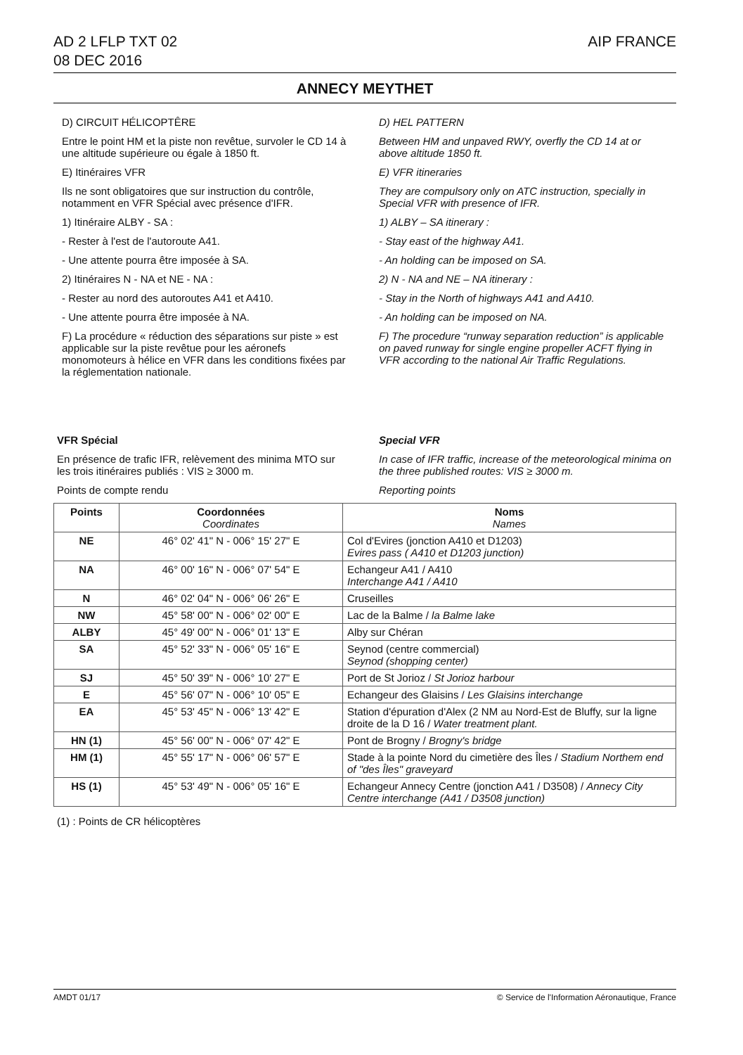AD 2 LFLP TXT 02
08 DEC 2016
AIP FRANCE
ANNECY MEYTHET
D) CIRCUIT HÉLICOPTÊRE
Entre le point HM et la piste non revêtue, survoler le CD 14 à une altitude supérieure ou égale à 1850 ft.
E) Itinéraires VFR
Ils ne sont obligatoires que sur instruction du contrôle, notamment en VFR Spécial avec présence d'IFR.
1) Itinéraire ALBY - SA :
- Rester à l'est de l'autoroute A41.
- Une attente pourra être imposée à SA.
2) Itinéraires N - NA et NE - NA :
- Rester au nord des autoroutes A41 et A410.
- Une attente pourra être imposée à NA.
F) La procédure « réduction des séparations sur piste » est applicable sur la piste revêtue pour les aéronefs monomoteurs à hélice en VFR dans les conditions fixées par la réglementation nationale.
D) HEL PATTERN
Between HM and unpaved RWY, overfly the CD 14 at or above altitude 1850 ft.
E) VFR itineraries
They are compulsory only on ATC instruction, specially in Special VFR with presence of IFR.
1) ALBY – SA itinerary :
- Stay east of the highway A41.
- An holding can be imposed on SA.
2) N - NA and NE – NA itinerary :
- Stay in the North of highways A41 and A410.
- An holding can be imposed on NA.
F) The procedure “runway separation reduction” is applicable on paved runway for single engine propeller ACFT flying in VFR according to the national Air Traffic Regulations.
VFR Spécial
En présence de trafic IFR, relèvement des minima MTO sur les trois itinéraires publiés : VIS ≥ 3000 m.
Points de compte rendu
Special VFR
In case of IFR traffic, increase of the meteorological minima on the three published routes: VIS ≥ 3000 m.
Reporting points
| Points | Coordonnées Coordinates | Noms Names |
| --- | --- | --- |
| NE | 46° 02' 41" N - 006° 15' 27" E | Col d'Evires (jonction A410 et D1203) Evires pass ( A410 et D1203 junction) |
| NA | 46° 00' 16" N - 006° 07' 54" E | Echangeur A41 / A410 Interchange A41 / A410 |
| N | 46° 02' 04" N - 006° 06' 26" E | Cruseilles |
| NW | 45° 58' 00" N - 006° 02' 00" E | Lac de la Balme / la Balme lake |
| ALBY | 45° 49' 00" N - 006° 01' 13" E | Alby sur Chéran |
| SA | 45° 52' 33" N - 006° 05' 16" E | Seynod (centre commercial) Seynod (shopping center) |
| SJ | 45° 50' 39" N - 006° 10' 27" E | Port de St Jorioz / St Jorioz harbour |
| E | 45° 56' 07" N - 006° 10' 05" E | Echangeur des Glaisins / Les Glaisins interchange |
| EA | 45° 53' 45" N - 006° 13' 42" E | Station d'épuration d'Alex (2 NM au Nord-Est de Bluffy, sur la ligne droite de la D 16 / Water treatment plant. |
| HN (1) | 45° 56' 00" N - 006° 07' 42" E | Pont de Brogny / Brogny's bridge |
| HM (1) | 45° 55' 17" N - 006° 06' 57" E | Stade à la pointe Nord du cimetière des Îles / Stadium Northem end of "des Îles" graveyard |
| HS (1) | 45° 53' 49" N - 006° 05' 16" E | Echangeur Annecy Centre (jonction A41 / D3508) / Annecy City Centre interchange (A41 / D3508 junction) |
(1) : Points de CR hélicoptères
AMDT 01/17 © Service de l'Information Aéronautique, France